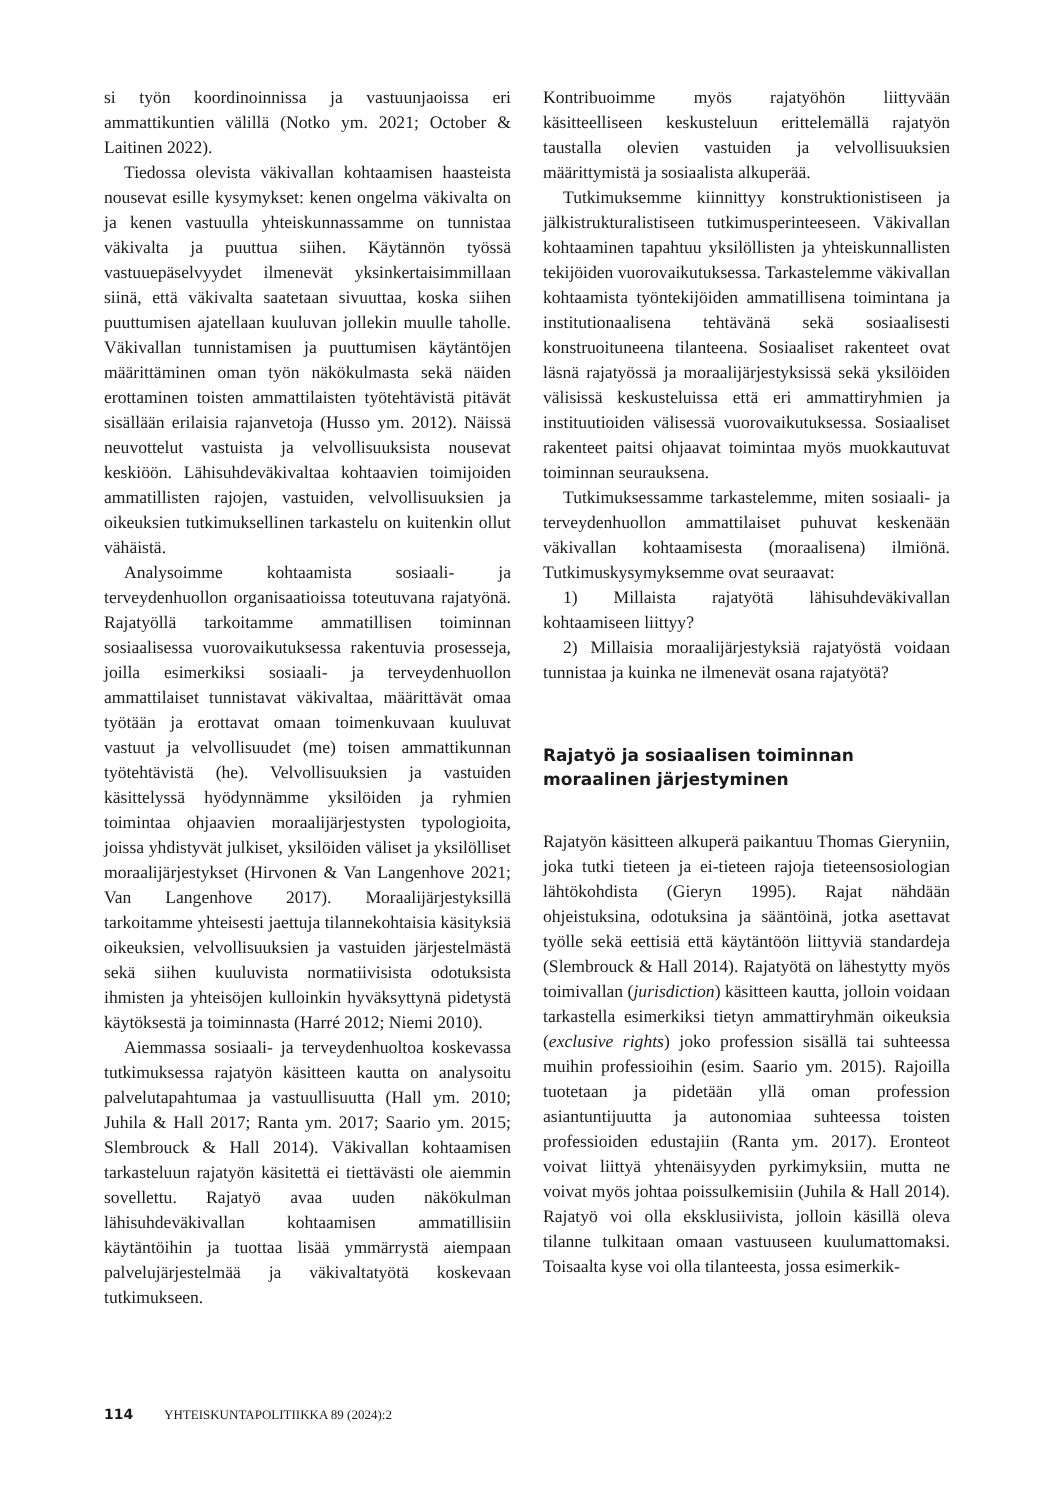si työn koordinoinnissa ja vastuunjaoissa eri ammattikuntien välillä (Notko ym. 2021; October & Laitinen 2022).
Tiedossa olevista väkivallan kohtaamisen haasteista nousevat esille kysymykset: kenen ongelma väkivalta on ja kenen vastuulla yhteiskunnassamme on tunnistaa väkivalta ja puuttua siihen. Käytännön työssä vastuuepäselvyydet ilmenevät yksinkertaisimmillaan siinä, että väkivalta saatetaan sivuuttaa, koska siihen puuttumisen ajatellaan kuuluvan jollekin muulle taholle. Väkivallan tunnistamisen ja puuttumisen käytäntöjen määrittäminen oman työn näkökulmasta sekä näiden erottaminen toisten ammattilaisten työtehtävistä pitävät sisällään erilaisia rajanvetoja (Husso ym. 2012). Näissä neuvottelut vastuista ja velvollisuuksista nousevat keskiöön. Lähisuhdeväkivaltaa kohtaavien toimijoiden ammatillisten rajojen, vastuiden, velvollisuuksien ja oikeuksien tutkimuksellinen tarkastelu on kuitenkin ollut vähäistä.
Analysoimme kohtaamista sosiaali- ja terveydenhuollon organisaatioissa toteutuvana rajatyönä. Rajatyöllä tarkoitamme ammatillisen toiminnan sosiaalisessa vuorovaikutuksessa rakentuvia prosesseja, joilla esimerkiksi sosiaali- ja terveydenhuollon ammattilaiset tunnistavat väkivaltaa, määrittävät omaa työtään ja erottavat omaan toimenkuvaan kuuluvat vastuut ja velvollisuudet (me) toisen ammattikunnan työtehtävistä (he). Velvollisuuksien ja vastuiden käsittelyssä hyödynnämme yksilöiden ja ryhmien toimintaa ohjaavien moraalijärjestysten typologioita, joissa yhdistyvät julkiset, yksilöiden väliset ja yksilölliset moraalijärjestykset (Hirvonen & Van Langenhove 2021; Van Langenhove 2017). Moraalijärjestyksillä tarkoitamme yhteisesti jaettuja tilannekohtaisia käsityksiä oikeuksien, velvollisuuksien ja vastuiden järjestelmästä sekä siihen kuuluvista normatiivisista odotuksista ihmisten ja yhteisöjen kulloinkin hyväksyttynä pidetystä käytöksestä ja toiminnasta (Harré 2012; Niemi 2010).
Aiemmassa sosiaali- ja terveydenhuoltoa koskevassa tutkimuksessa rajatyön käsitteen kautta on analysoitu palvelutapahtumaa ja vastuullisuutta (Hall ym. 2010; Juhila & Hall 2017; Ranta ym. 2017; Saario ym. 2015; Slembrouck & Hall 2014). Väkivallan kohtaamisen tarkasteluun rajatyön käsitettä ei tiettävästi ole aiemmin sovellettu. Rajatyö avaa uuden näkökulman lähisuhdeväkivallan kohtaamisen ammatillisiin käytäntöihin ja tuottaa lisää ymmärrystä aiempaan palvelujärjestelmää ja väkivaltatyötä koskevaan tutkimukseen.
Kontribuoimme myös rajatyöhön liittyvään käsitteelliseen keskusteluun erittelemällä rajatyön taustalla olevien vastuiden ja velvollisuuksien määrittymistä ja sosiaalista alkuperää.
Tutkimuksemme kiinnittyy konstruktionistiseen ja jälkistrukturalistiseen tutkimusperinteeseen. Väkivallan kohtaaminen tapahtuu yksilöllisten ja yhteiskunnallisten tekijöiden vuorovaikutuksessa. Tarkastelemme väkivallan kohtaamista työntekijöiden ammatillisena toimintana ja institutionaalisena tehtävänä sekä sosiaalisesti konstruoituneena tilanteena. Sosiaaliset rakenteet ovat läsnä rajatyössä ja moraalijärjestyksissä sekä yksilöiden välisissä keskusteluissa että eri ammattiryhmien ja instituutioiden välisessä vuorovaikutuksessa. Sosiaaliset rakenteet paitsi ohjaavat toimintaa myös muokkautuvat toiminnan seurauksena.
Tutkimuksessamme tarkastelemme, miten sosiaali- ja terveydenhuollon ammattilaiset puhuvat keskenään väkivallan kohtaamisesta (moraalisena) ilmiönä. Tutkimuskysymyksemme ovat seuraavat:
1) Millaista rajatyötä lähisuhdeväkivallan kohtaamiseen liittyy?
2) Millaisia moraalijärjestyksiä rajatyöstä voidaan tunnistaa ja kuinka ne ilmenevät osana rajatyötä?
Rajatyö ja sosiaalisen toiminnan
moraalinen järjestyminen
Rajatyön käsitteen alkuperä paikantuu Thomas Gieryniin, joka tutki tieteen ja ei-tieteen rajoja tieteensosiologian lähtökohdista (Gieryn 1995). Rajat nähdään ohjeistuksina, odotuksina ja sääntöinä, jotka asettavat työlle sekä eettisiä että käytäntöön liittyviä standardeja (Slembrouck & Hall 2014). Rajatyötä on lähestytty myös toimivallan (jurisdiction) käsitteen kautta, jolloin voidaan tarkastella esimerkiksi tietyn ammattiryhmän oikeuksia (exclusive rights) joko profession sisällä tai suhteessa muihin professioihin (esim. Saario ym. 2015). Rajoilla tuotetaan ja pidetään yllä oman profession asiantuntijuutta ja autonomiaa suhteessa toisten professioiden edustajiin (Ranta ym. 2017). Eronteot voivat liittyä yhtenäisyyden pyrkimyksiin, mutta ne voivat myös johtaa poissulkemisiin (Juhila & Hall 2014). Rajatyö voi olla eksklusiivista, jolloin käsillä oleva tilanne tulkitaan omaan vastuuseen kuulumattomaksi. Toisaalta kyse voi olla tilanteesta, jossa esimerkik-
114 YHTEISKUNTAPOLITIIKKA 89 (2024):2